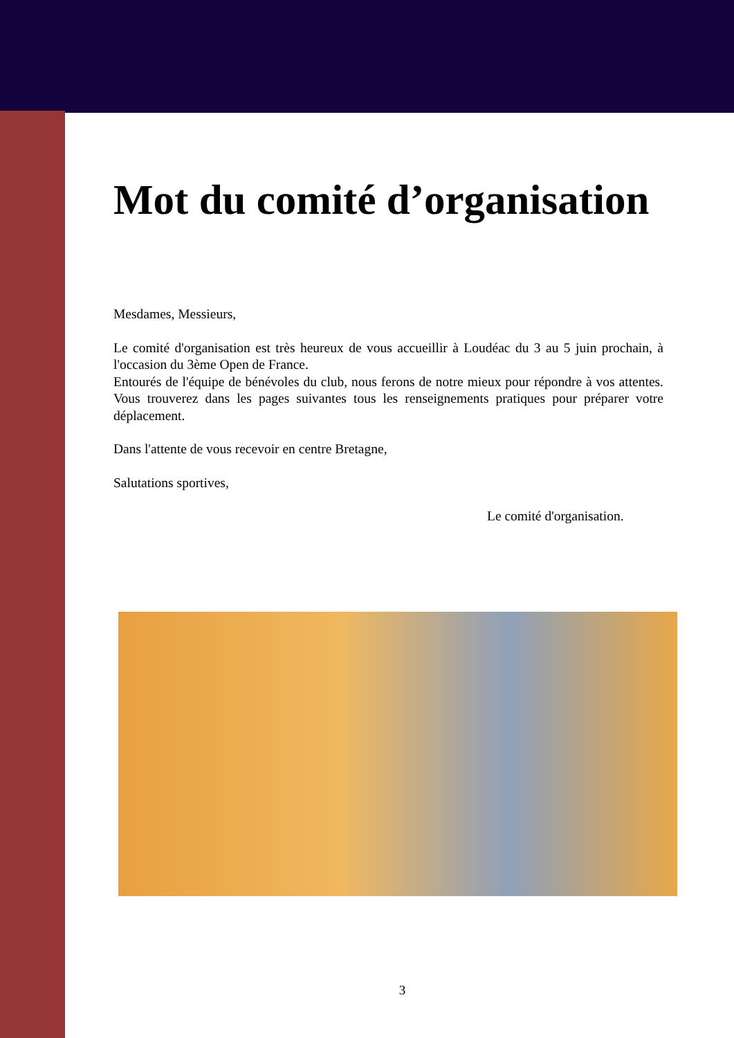Mot du comité d’organisation
Mesdames, Messieurs,
Le comité d'organisation est très heureux de vous accueillir à Loudéac du 3 au 5 juin prochain, à l'occasion du 3ème Open de France.
Entourés de l'équipe de bénévoles du club, nous ferons de notre mieux pour répondre à vos attentes. Vous trouverez dans les pages suivantes tous les renseignements pratiques pour préparer votre déplacement.
Dans l'attente de vous recevoir en centre Bretagne,
Salutations sportives,
Le comité d'organisation.
3